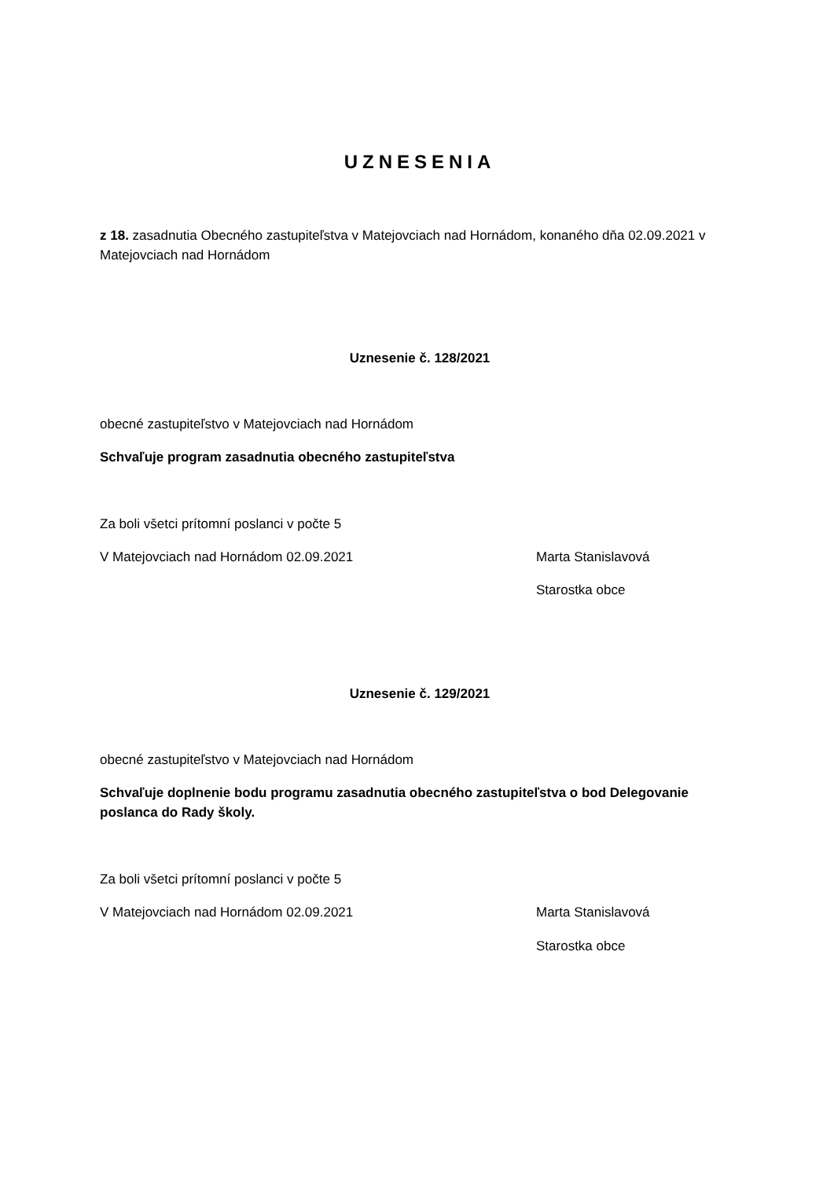UZNESENIA
z 18. zasadnutia Obecného zastupiteľstva v Matejovciach nad Hornádom, konaného dňa 02.09.2021 v Matejovciach nad Hornádom
Uznesenie č. 128/2021
obecné zastupiteľstvo v Matejovciach nad Hornádom
Schvaľuje program zasadnutia obecného zastupiteľstva
Za boli všetci prítomní poslanci v počte 5
V Matejovciach nad Hornádom 02.09.2021 Marta Stanislavová
Starostka obce
Uznesenie č. 129/2021
obecné zastupiteľstvo v Matejovciach nad Hornádom
Schvaľuje doplnenie bodu programu zasadnutia obecného zastupiteľstva o bod Delegovanie poslanca do Rady školy.
Za boli všetci prítomní poslanci v počte 5
V Matejovciach nad Hornádom 02.09.2021 Marta Stanislavová
Starostka obce